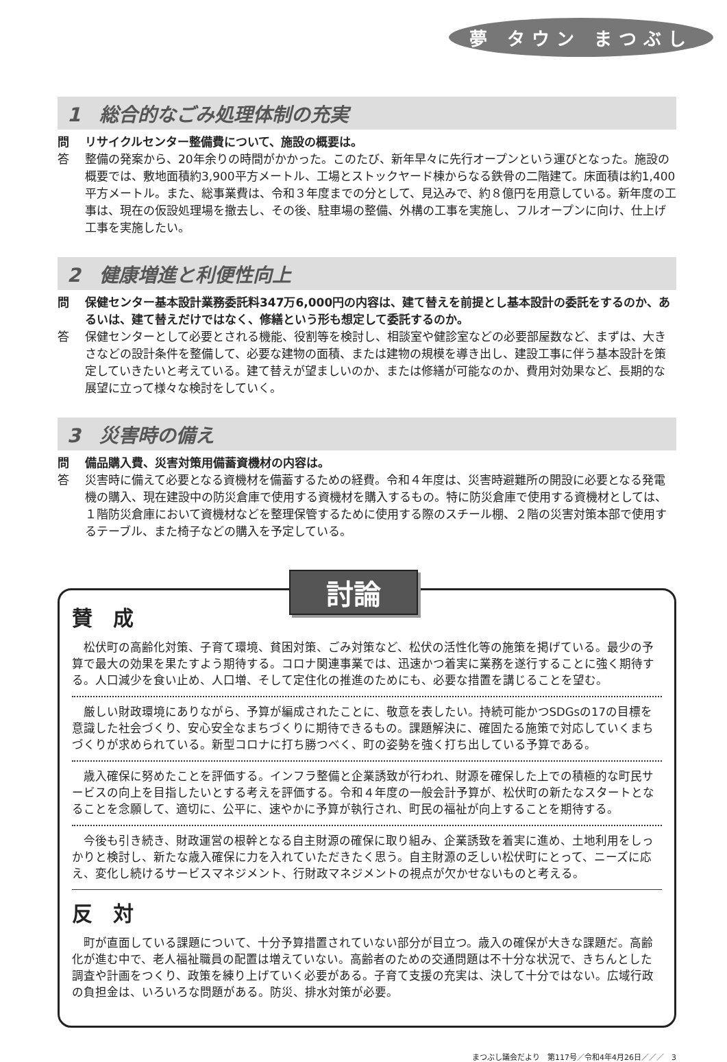夢 タウン まつぶし
1　総合的なごみ処理体制の充実
問 リサイクルセンター整備費について、施設の概要は。
答 整備の発案から、20年余りの時間がかかった。このたび、新年早々に先行オープンという運びとなった。施設の概要では、敷地面積約3,900平方メートル、工場とストックヤード棟からなる鉄骨の二階建て。床面積は約1,400平方メートル。また、総事業費は、令和３年度までの分として、見込みで、約８億円を用意している。新年度の工事は、現在の仮設処理場を撤去し、その後、駐車場の整備、外構の工事を実施し、フルオープンに向け、仕上げ工事を実施したい。
2　健康増進と利便性向上
問 保健センター基本設計業務委託料347万6,000円の内容は、建て替えを前提とし基本設計の委託をするのか、あるいは、建て替えだけではなく、修繕という形も想定して委託するのか。
答 保健センターとして必要とされる機能、役割等を検討し、相談室や健診室などの必要部屋数など、まずは、大きさなどの設計条件を整備して、必要な建物の面積、または建物の規模を導き出し、建設工事に伴う基本設計を策定していきたいと考えている。建て替えが望ましいのか、または修繕が可能なのか、費用対効果など、長期的な展望に立って様々な検討をしていく。
3　災害時の備え
問 備品購入費、災害対策用備蓄資機材の内容は。
答 災害時に備えて必要となる資機材を備蓄するための経費。令和４年度は、災害時避難所の開設に必要となる発電機の購入、現在建設中の防災倉庫で使用する資機材を購入するもの。特に防災倉庫で使用する資機材としては、１階防災倉庫において資機材などを整理保管するために使用する際のスチール棚、２階の災害対策本部で使用するテーブル、また椅子などの購入を予定している。
討論
賛　成
松伏町の高齢化対策、子育て環境、貧困対策、ごみ対策など、松伏の活性化等の施策を掲げている。最少の予算で最大の効果を果たすよう期待する。コロナ関連事業では、迅速かつ着実に業務を遂行することに強く期待する。人口減少を食い止め、人口増、そして定住化の推進のためにも、必要な措置を講じることを望む。
厳しい財政環境にありながら、予算が編成されたことに、敬意を表したい。持続可能かつSDGsの17の目標を意識した社会づくり、安心安全なまちづくりに期待できるもの。課題解決に、確固たる施策で対応していくまちづくりが求められている。新型コロナに打ち勝つべく、町の姿勢を強く打ち出している予算である。
歳入確保に努めたことを評価する。インフラ整備と企業誘致が行われ、財源を確保した上での積極的な町民サービスの向上を目指したいとする考えを評価する。令和４年度の一般会計予算が、松伏町の新たなスタートとなることを念願して、適切に、公平に、速やかに予算が執行され、町民の福祉が向上することを期待する。
今後も引き続き、財政運営の根幹となる自主財源の確保に取り組み、企業誘致を着実に進め、土地利用をしっかりと検討し、新たな歳入確保に力を入れていただきたく思う。自主財源の乏しい松伏町にとって、ニーズに応え、変化し続けるサービスマネジメント、行財政マネジメントの視点が欠かせないものと考える。
反　対
町が直面している課題について、十分予算措置されていない部分が目立つ。歳入の確保が大きな課題だ。高齢化が進む中で、老人福祉職員の配置は増えていない。高齢者のための交通問題は不十分な状況で、きちんとした調査や計画をつくり、政策を練り上げていく必要がある。子育て支援の充実は、決して十分ではない。広域行政の負担金は、いろいろな問題がある。防災、排水対策が必要。
まつぶし議会だより　第117号／令和4年4月26日／／／　3